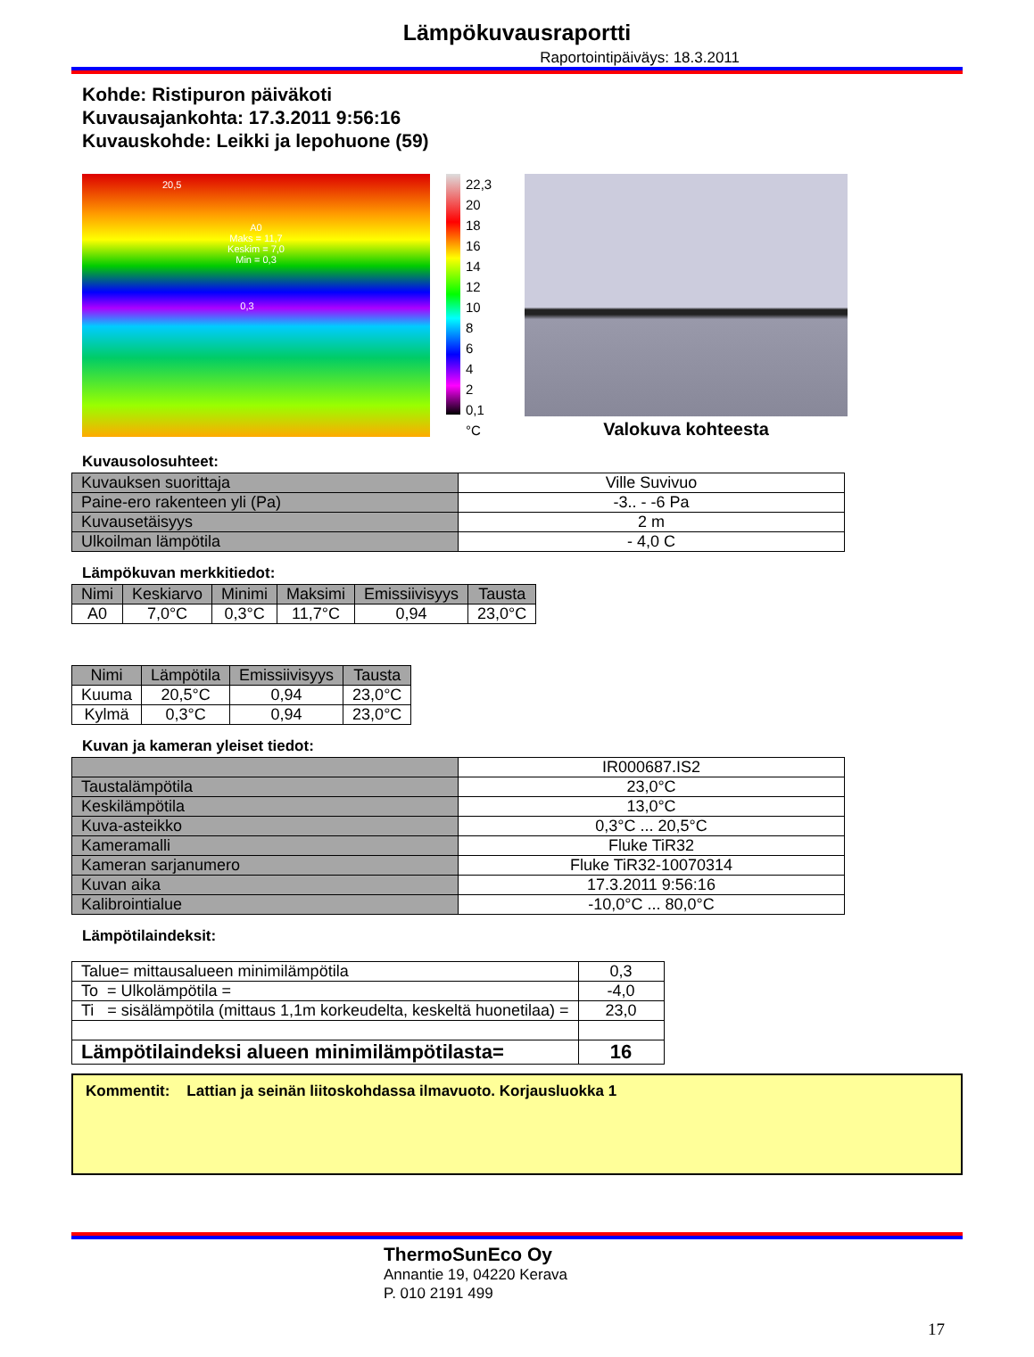Lämpökuvausraportti
Raportointipäiväys: 18.3.2011
Kohde: Ristipuron päiväkoti
Kuvausajankohta: 17.3.2011 9:56:16
Kuvauskohde: Leikki ja lepohuone (59)
20,5
A0
Maks = 11,7
Keskim = 7,0
Min = 0,3
0,3
22,3
20
18
16
14
12
10
8
6
4
2
0,1
°C
Valokuva kohteesta
Kuvausolosuhteet:
| Kuvauksen suorittaja | Ville Suvivuo |
| Paine-ero rakenteen yli (Pa) | -3.. - -6 Pa |
| Kuvausetäisyys | 2 m |
| Ulkoilman lämpötila | - 4,0 C |
Lämpökuvan merkkitiedot:
| Nimi | Keskiarvo | Minimi | Maksimi | Emissiivisyys | Tausta |
| --- | --- | --- | --- | --- | --- |
| A0 | 7,0°C | 0,3°C | 11,7°C | 0,94 | 23,0°C |
| Nimi | Lämpötila | Emissiivisyys | Tausta |
| --- | --- | --- | --- |
| Kuuma | 20,5°C | 0,94 | 23,0°C |
| Kylmä | 0,3°C | 0,94 | 23,0°C |
Kuvan ja kameran yleiset tiedot:
| | IR000687.IS2 |
| Taustalämpötila | 23,0°C |
| Keskilämpötila | 13,0°C |
| Kuva-asteikko | 0,3°C ... 20,5°C |
| Kameramalli | Fluke TiR32 |
| Kameran sarjanumero | Fluke TiR32-10070314 |
| Kuvan aika | 17.3.2011 9:56:16 |
| Kalibrointialue | -10,0°C ... 80,0°C |
Lämpötilaindeksit:
| Talue= mittausalueen minimilämpötila | 0,3 |
| To = Ulkolämpötila = | -4,0 |
| Ti = sisälämpötila (mittaus 1,1m korkeudelta, keskeltä huonetilaa) = | 23,0 |
| Lämpötilaindeksi alueen minimilämpötilasta= | 16 |
Kommentit: Lattian ja seinän liitoskohdassa ilmavuoto. Korjausluokka 1
ThermoSunEco Oy
Annantie 19, 04220 Kerava
P. 010 2191 499
17